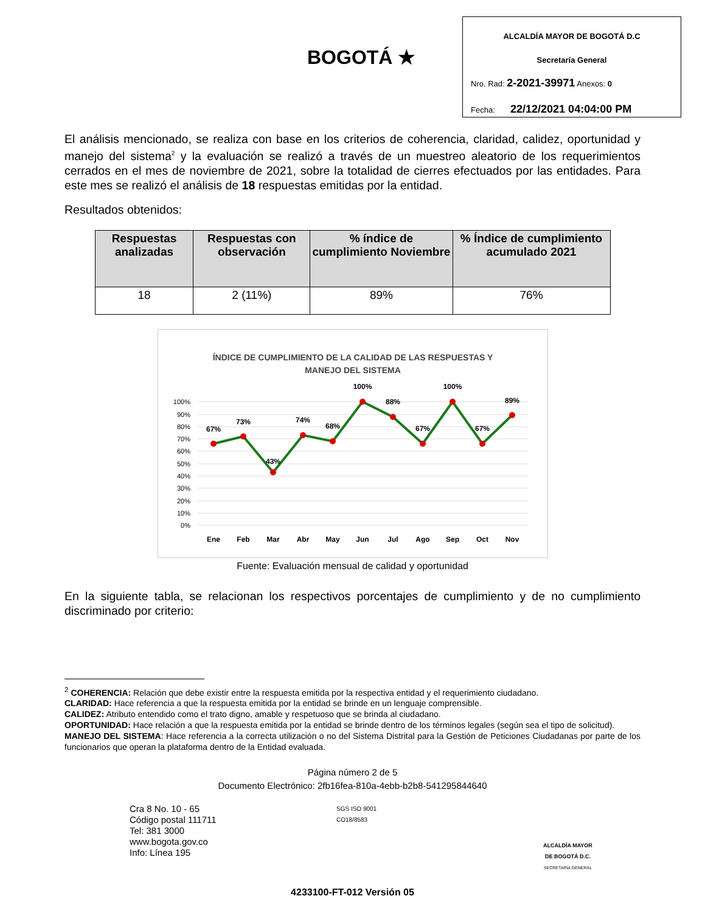BOGOTÁ ★
ALCALDÍA MAYOR DE BOGOTÁ D.C
Secretaría General
Nro. Rad: 2-2021-39971 Anexos: 0
Fecha: 22/12/2021 04:04:00 PM
El análisis mencionado, se realiza con base en los criterios de coherencia, claridad, calidez, oportunidad y manejo del sistema<sup>2</sup> y la evaluación se realizó a través de un muestreo aleatorio de los requerimientos cerrados en el mes de noviembre de 2021, sobre la totalidad de cierres efectuados por las entidades. Para este mes se realizó el análisis de 18 respuestas emitidas por la entidad.
Resultados obtenidos:
| Respuestas analizadas | Respuestas con observación | % índice de cumplimiento Noviembre | % Índice de cumplimiento acumulado 2021 |
| --- | --- | --- | --- |
| 18 | 2 (11%) | 89% | 76% |
ÍNDICE DE CUMPLIMIENTO DE LA CALIDAD DE LAS RESPUESTAS Y
MANEJO DEL SISTEMA
100%
90%
80%
70%
60%
50%
40%
30%
20%
10%
0%
67%
73%
43%
74%
68%
100%
88%
67%
100%
67%
89%
Ene
Feb
Mar
Abr
May
Jun
Jul
Ago
Sep
Oct
Nov
Fuente: Evaluación mensual de calidad y oportunidad
En la siguiente tabla, se relacionan los respectivos porcentajes de cumplimiento y de no cumplimiento discriminado por criterio:
<sup>2</sup> COHERENCIA: Relación que debe existir entre la respuesta emitida por la respectiva entidad y el requerimiento ciudadano.
CLARIDAD: Hace referencia a que la respuesta emitida por la entidad se brinde en un lenguaje comprensible.
CALIDEZ: Atributo entendido como el trato digno, amable y respetuoso que se brinda al ciudadano.
OPORTUNIDAD: Hace relación a que la respuesta emitida por la entidad se brinde dentro de los términos legales (según sea el tipo de solicitud).
MANEJO DEL SISTEMA: Hace referencia a la correcta utilización o no del Sistema Distrital para la Gestión de Peticiones Ciudadanas por parte de los funcionarios que operan la plataforma dentro de la Entidad evaluada.
Página número 2 de 5
Documento Electrónico: 2fb16fea-810a-4ebb-b2b8-541295844640
Cra 8 No. 10 - 65
Código postal 111711
Tel: 381 3000
www.bogota.gov.co
Info: Línea 195
SGS ISO 9001
CO18/8583
ALCALDÍA MAYOR
DE BOGOTÁ D.C.
SECRETARÍA GENERAL
4233100-FT-012 Versión 05